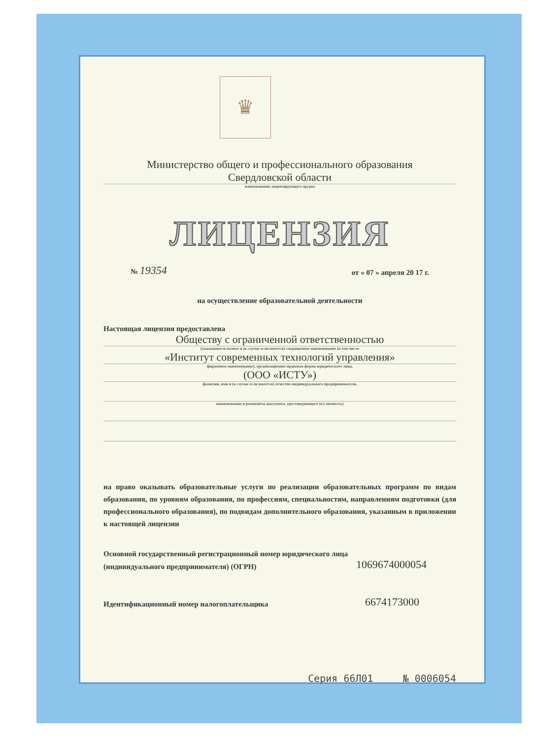♛
Министерство общего и профессионального образования
Свердловской области
наименование лицензирующего органа
ЛИЦЕНЗИЯ
№ 19354 от « 07 » апреля 20 17 г.
на осуществление образовательной деятельности
Настоящая лицензия предоставлена
Обществу с ограниченной ответственностью
(указываются полное и (в случае если имеется) сокращенное наименование (в том числе
«Институт современных технологий управления»
фирменное наименование), организационно-правовая форма юридического лица,
(ООО «ИСТУ»)
фамилия, имя и (в случае если имеется) отчество индивидуального предпринимателя,
наименование и реквизиты документа, удостоверяющего его личность)
на право оказывать образовательные услуги по реализации образовательных программ по видам образования, по уровням образования, по профессиям, специальностям, направлениям подготовки (для профессионального образования), по подвидам дополнительного образования, указанным в приложении к настоящей лицензии
Основной государственный регистрационный номер юридического лица
(индивидуального предпринимателя) (ОГРН) 1069674000054
Идентификационный номер налогоплательщика 6674173000
Серия 66Л01 № 0006054